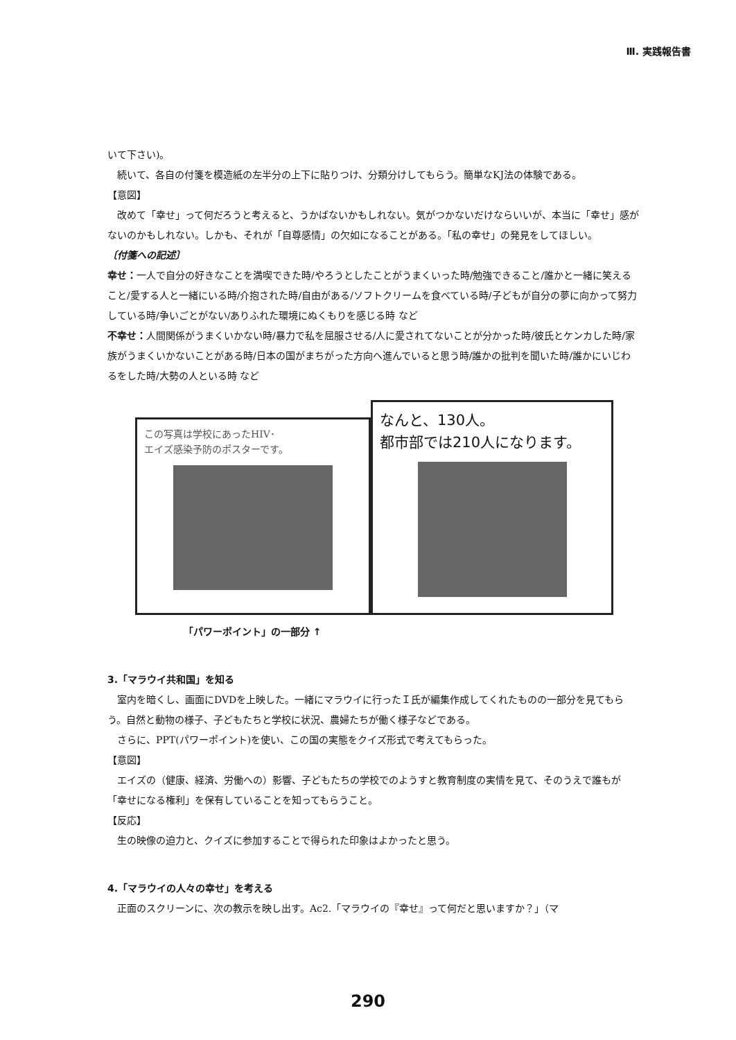Ⅲ. 実践報告書
いて下さい)。
続いて、各自の付箋を模造紙の左半分の上下に貼りつけ、分類分けしてもらう。簡単なKJ法の体験である。
【意図】
改めて「幸せ」って何だろうと考えると、うかばないかもしれない。気がつかないだけならいいが、本当に「幸せ」感がないのかもしれない。しかも、それが「自尊感情」の欠如になることがある。「私の幸せ」の発見をしてほしい。
〔付箋への記述〕
幸せ：一人で自分の好きなことを満喫できた時/やろうとしたことがうまくいった時/勉強できること/誰かと一緒に笑えること/愛する人と一緒にいる時/介抱された時/自由がある/ソフトクリームを食べている時/子どもが自分の夢に向かって努力している時/争いごとがない/ありふれた環境にぬくもりを感じる時 など
不幸せ：人間関係がうまくいかない時/暴力で私を屈服させる/人に愛されてないことが分かった時/彼氏とケンカした時/家族がうまくいかないことがある時/日本の国がまちがった方向へ進んでいると思う時/誰かの批判を聞いた時/誰かにいじわるをした時/大勢の人といる時 など
この写真は学校にあったHIV･
エイズ感染予防のポスターです。
なんと、130人。
都市部では210人になります。
「パワーポイント」の一部分 ↑
3.「マラウイ共和国」を知る
室内を暗くし、画面にDVDを上映した。一緒にマラウイに行ったＩ氏が編集作成してくれたものの一部分を見てもらう。自然と動物の様子、子どもたちと学校に状況、農婦たちが働く様子などである。
さらに、PPT(パワーポイント)を使い、この国の実態をクイズ形式で考えてもらった。
【意図】
エイズの（健康、経済、労働への）影響、子どもたちの学校でのようすと教育制度の実情を見て、そのうえで誰もが「幸せになる権利」を保有していることを知ってもらうこと。
【反応】
生の映像の迫力と、クイズに参加することで得られた印象はよかったと思う。
4.「マラウイの人々の幸せ」を考える
正面のスクリーンに、次の教示を映し出す。Ac2.「マラウイの『幸せ』って何だと思いますか？」（マ
290